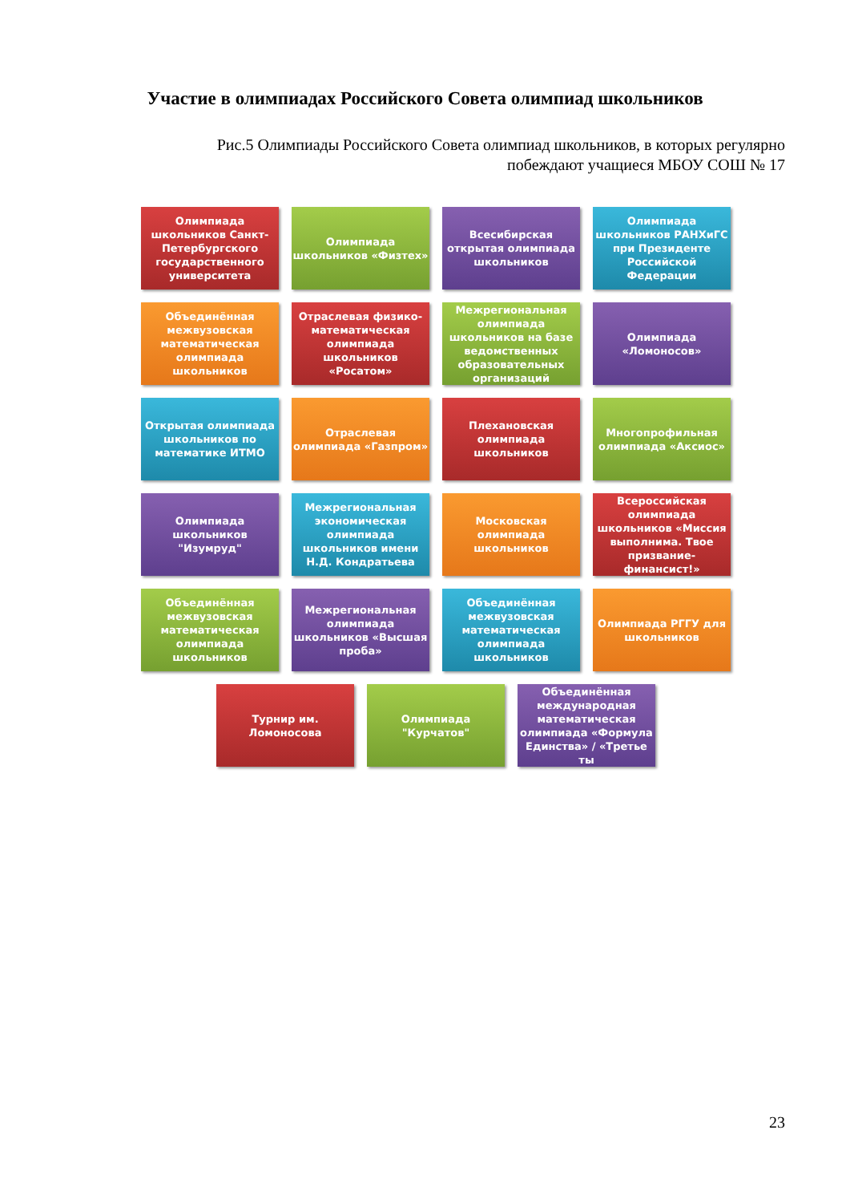Участие в олимпиадах Российского Совета олимпиад школьников
Рис.5 Олимпиады Российского Совета олимпиад школьников, в которых регулярно побеждают учащиеся МБОУ СОШ № 17
Олимпиада школьников Санкт-Петербургского государственного университета
Олимпиада школьников «Физтех»
Всесибирская открытая олимпиада школьников
Олимпиада школьников РАНХиГС при Президенте Российской Федерации
Объединённая межвузовская математическая олимпиада школьников
Отраслевая физико-математическая олимпиада школьников «Росатом»
Межрегиональная олимпиада школьников на базе ведомственных образовательных организаций
Олимпиада «Ломоносов»
Открытая олимпиада школьников по математике ИТМО
Отраслевая олимпиада «Газпром»
Плехановская олимпиада школьников
Многопрофильная олимпиада «Аксиос»
Олимпиада школьников "Изумруд"
Межрегиональная экономическая олимпиада школьников имени Н.Д. Кондратьева
Московская олимпиада школьников
Всероссийская олимпиада школьников «Миссия выполнима. Твое призвание-финансист!»
Объединённая межвузовская математическая олимпиада школьников
Межрегиональная олимпиада школьников «Высшая проба»
Объединённая межвузовская математическая олимпиада школьников
Олимпиада РГГУ для школьников
Турнир им. Ломоносова Олимпиада "Курчатов" Объединённая международная математическая олимпиада «Формула Единства» / «Третье ты
23